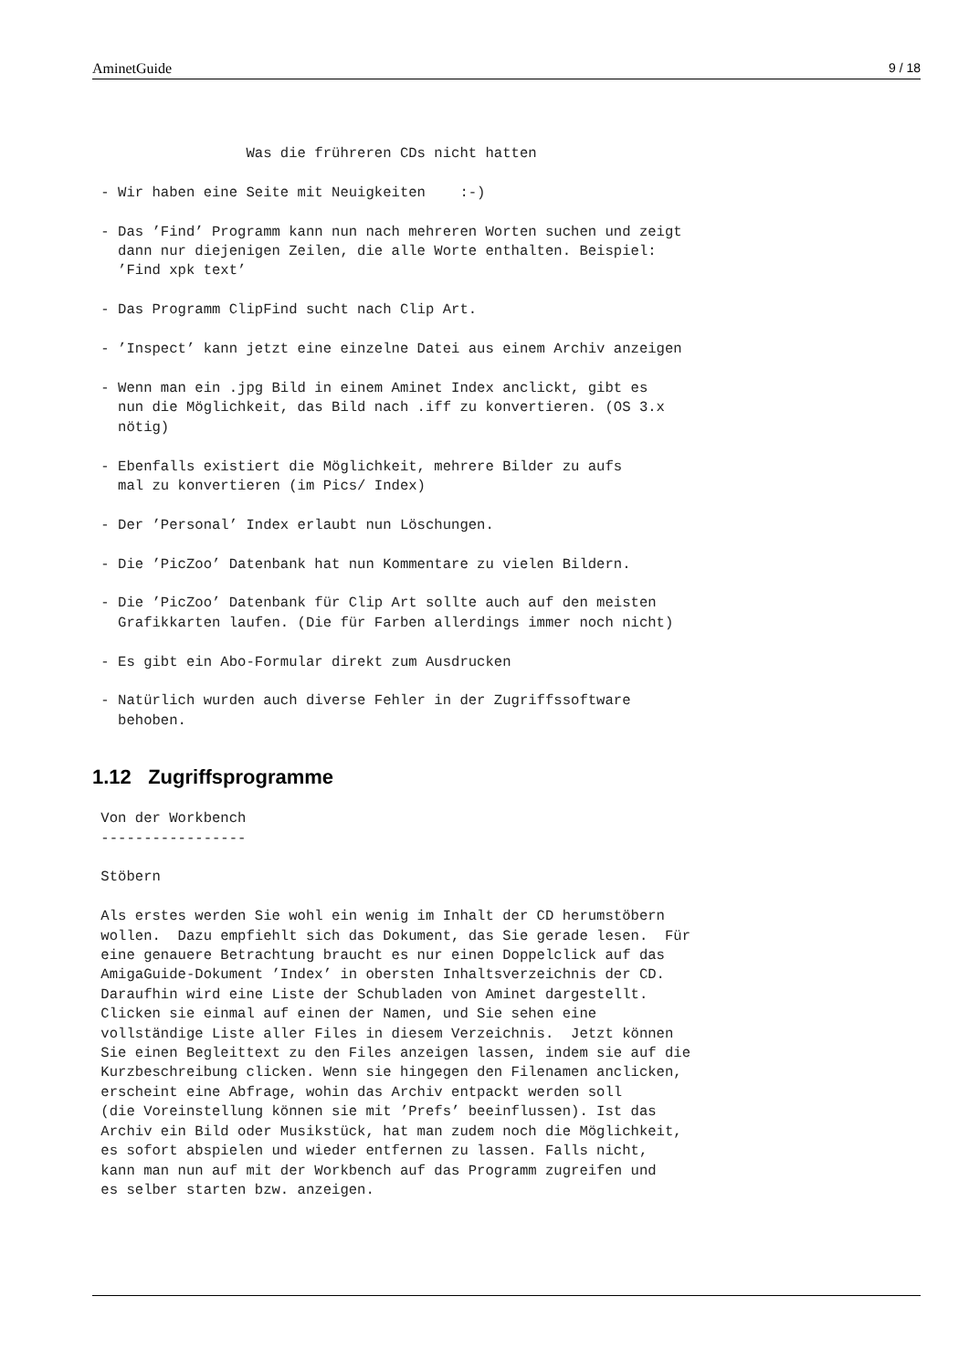AminetGuide 9 / 18
                  Was die frühreren CDs nicht hatten

 - Wir haben eine Seite mit Neuigkeiten    :-)

 - Das ’Find’ Programm kann nun nach mehreren Worten suchen und zeigt
   dann nur diejenigen Zeilen, die alle Worte enthalten. Beispiel:
   ’Find xpk text’

 - Das Programm ClipFind sucht nach Clip Art.

 - ’Inspect’ kann jetzt eine einzelne Datei aus einem Archiv anzeigen

 - Wenn man ein .jpg Bild in einem Aminet Index anclickt, gibt es
   nun die Möglichkeit, das Bild nach .iff zu konvertieren. (OS 3.x
   nötig)

 - Ebenfalls existiert die Möglichkeit, mehrere Bilder zu aufs
   mal zu konvertieren (im Pics/ Index)

 - Der ’Personal’ Index erlaubt nun Löschungen.

 - Die ’PicZoo’ Datenbank hat nun Kommentare zu vielen Bildern.

 - Die ’PicZoo’ Datenbank für Clip Art sollte auch auf den meisten
   Grafikkarten laufen. (Die für Farben allerdings immer noch nicht)

 - Es gibt ein Abo-Formular direkt zum Ausdrucken

 - Natürlich wurden auch diverse Fehler in der Zugriffssoftware
   behoben.
1.12 Zugriffsprogramme
 Von der Workbench
 -----------------

 Stöbern

 Als erstes werden Sie wohl ein wenig im Inhalt der CD herumstöbern
 wollen.  Dazu empfiehlt sich das Dokument, das Sie gerade lesen.  Für
 eine genauere Betrachtung braucht es nur einen Doppelclick auf das
 AmigaGuide-Dokument ’Index’ in obersten Inhaltsverzeichnis der CD.
 Daraufhin wird eine Liste der Schubladen von Aminet dargestellt.
 Clicken sie einmal auf einen der Namen, und Sie sehen eine
 vollständige Liste aller Files in diesem Verzeichnis.  Jetzt können
 Sie einen Begleittext zu den Files anzeigen lassen, indem sie auf die
 Kurzbeschreibung clicken. Wenn sie hingegen den Filenamen anclicken,
 erscheint eine Abfrage, wohin das Archiv entpackt werden soll
 (die Voreinstellung können sie mit ’Prefs’ beeinflussen). Ist das
 Archiv ein Bild oder Musikstück, hat man zudem noch die Möglichkeit,
 es sofort abspielen und wieder entfernen zu lassen. Falls nicht,
 kann man nun auf mit der Workbench auf das Programm zugreifen und
 es selber starten bzw. anzeigen.